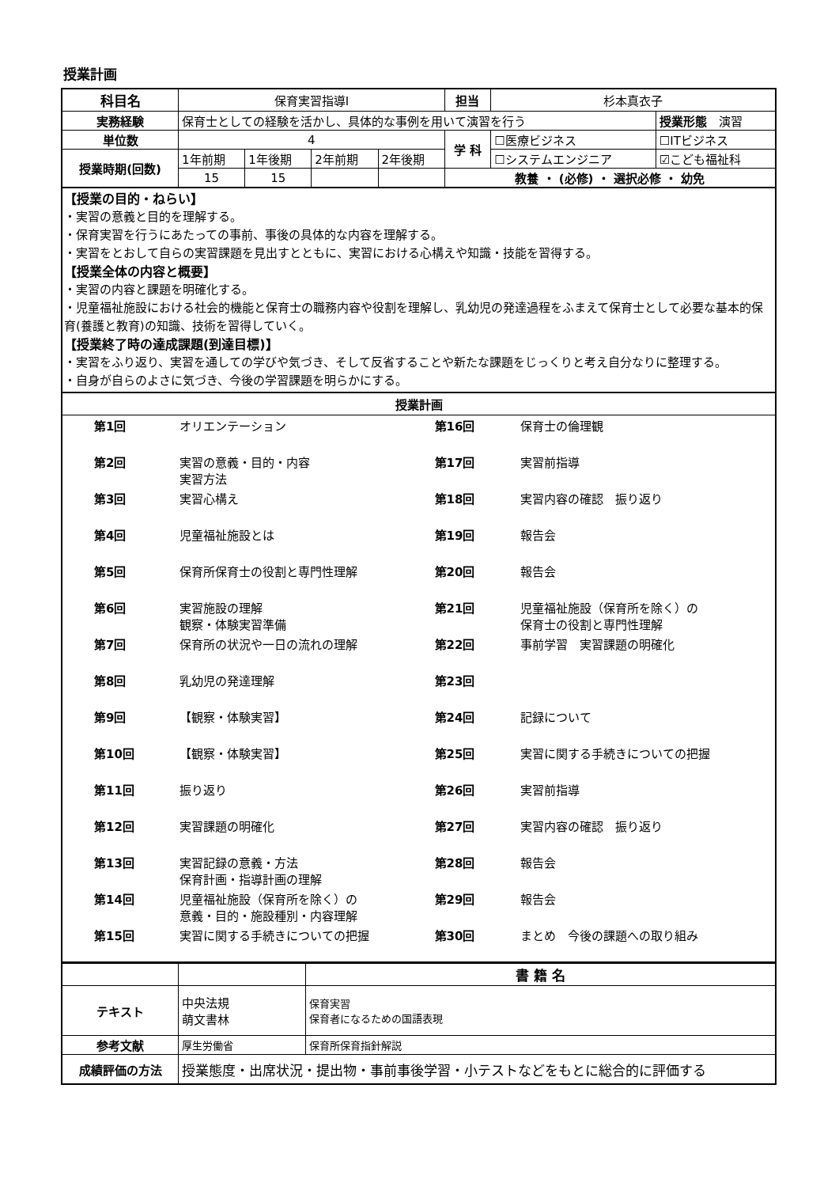授業計画
| 科目名 | 保育実習指導Ⅰ | | | | 担当 | 杉本真衣子 | |
| 実務経験 | 保育士としての経験を活かし、具体的な事例を用いて演習を行う | | | | | | 授業形態 演習 |
| 単位数 | 4 | | | | 学 科 | ☐医療ビジネス | ☐ITビジネス |
| 授業時期(回数) | 1年前期 | 1年後期 | 2年前期 | 2年後期 | | ☐システムエンジニア | ☑こども福祉科 |
| | 15 | 15 | | | 教養 ・ (必修) ・ 選択必修 ・ 幼免 | | |
【授業の目的・ねらい】
・実習の意義と目的を理解する。
・保育実習を行うにあたっての事前、事後の具体的な内容を理解する。
・実習をとおして自らの実習課題を見出すとともに、実習における心構えや知識・技能を習得する。
【授業全体の内容と概要】
・実習の内容と課題を明確化する。
・児童福祉施設における社会的機能と保育士の職務内容や役割を理解し、乳幼児の発達過程をふまえて保育士として必要な基本的保育(養護と教育)の知識、技術を習得していく。
【授業終了時の達成課題(到達目標)】
・実習をふり返り、実習を通しての学びや気づき、そして反省することや新たな課題をじっくりと考え自分なりに整理する。
・自身が自らのよさに気づき、今後の学習課題を明らかにする。
授業計画
| 第1回 | オリエンテーション | 第16回 | 保育士の倫理観 |
| 第2回 | 実習の意義・目的・内容 実習方法 | 第17回 | 実習前指導 |
| 第3回 | 実習心構え | 第18回 | 実習内容の確認 振り返り |
| 第4回 | 児童福祉施設とは | 第19回 | 報告会 |
| 第5回 | 保育所保育士の役割と専門性理解 | 第20回 | 報告会 |
| 第6回 | 実習施設の理解 観察・体験実習準備 | 第21回 | 児童福祉施設（保育所を除く）の 保育士の役割と専門性理解 |
| 第7回 | 保育所の状況や一日の流れの理解 | 第22回 | 事前学習 実習課題の明確化 |
| 第8回 | 乳幼児の発達理解 | 第23回 | |
| 第9回 | 【観察・体験実習】 | 第24回 | 記録について |
| 第10回 | 【観察・体験実習】 | 第25回 | 実習に関する手続きについての把握 |
| 第11回 | 振り返り | 第26回 | 実習前指導 |
| 第12回 | 実習課題の明確化 | 第27回 | 実習内容の確認 振り返り |
| 第13回 | 実習記録の意義・方法 保育計画・指導計画の理解 | 第28回 | 報告会 |
| 第14回 | 児童福祉施設（保育所を除く）の 意義・目的・施設種別・内容理解 | 第29回 | 報告会 |
| 第15回 | 実習に関する手続きについての把握 | 第30回 | まとめ 今後の課題への取り組み |
| | | 書 籍 名 |
| テキスト | 中央法規 萌文書林 | 保育実習 保育者になるための国語表現 |
| 参考文献 | 厚生労働省 | 保育所保育指針解説 |
| 成績評価の方法 | 授業態度・出席状況・提出物・事前事後学習・小テストなどをもとに総合的に評価する | |